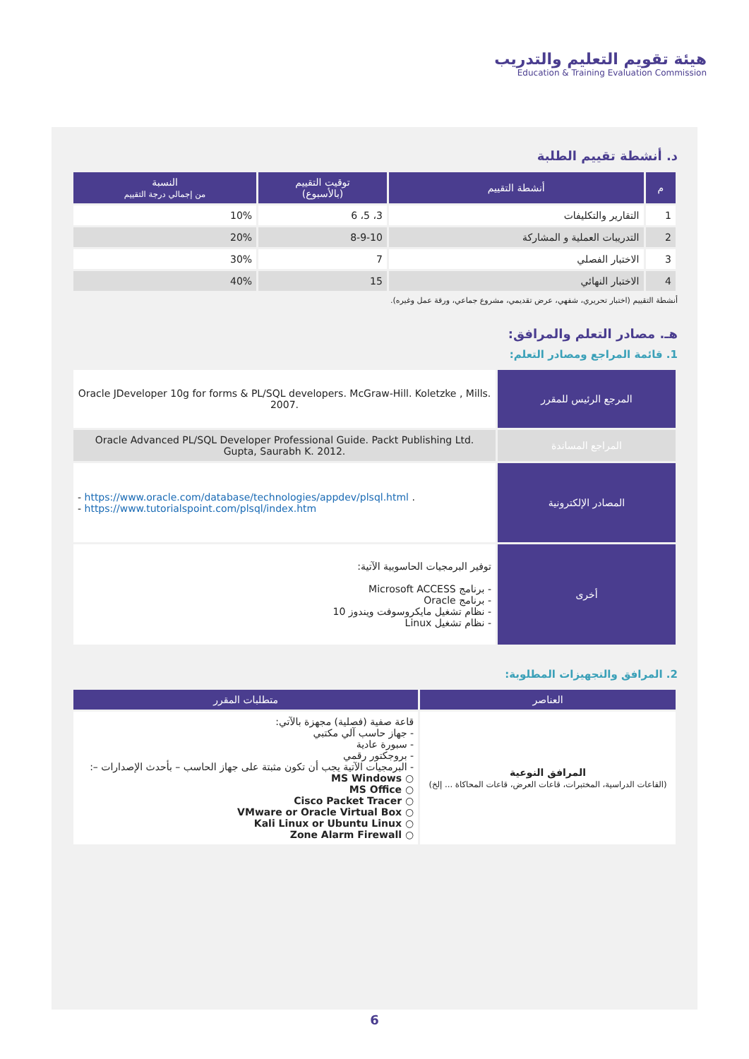هيئة تقويم التعليم والتدريب
Education & Training Evaluation Commission
د. أنشطة تقييم الطلبة
| م | أنشطة التقييم | توقيت التقييم (بالأسبوع) | النسبة من إجمالي درجة التقييم |
| --- | --- | --- | --- |
| 1 | التقارير والتكليفات | 3، 5، 6 | 10% |
| 2 | التدريبات العملية و المشاركة | 8-9-10 | 20% |
| 3 | الاختبار الفصلي | 7 | 30% |
| 4 | الاختبار النهائي | 15 | 40% |
أنشطة التقييم (اختبار تحريري، شفهي، عرض تقديمي، مشروع جماعي، ورقة عمل وغيره).
هـ. مصادر التعلم والمرافق:
1. قائمة المراجع ومصادر التعلم:
| المرجع الرئيس للمقرر | Oracle JDeveloper 10g for forms & PL/SQL developers. McGraw-Hill. Koletzke , Mills. 2007. |
| المراجع المساندة | Oracle Advanced PL/SQL Developer Professional Guide. Packt Publishing Ltd. Gupta, Saurabh K. 2012. |
| المصادر الإلكترونية | - https://www.oracle.com/database/technologies/appdev/plsql.html . - https://www.tutorialspoint.com/plsql/index.htm |
| أخرى | توفير البرمجيات الحاسوبية الآتية: - برنامج Microsoft ACCESS - برنامج Oracle - نظام تشغيل مايكروسوفت ويندوز 10 - نظام تشغيل Linux |
2. المرافق والتجهيزات المطلوبة:
| العناصر | متطلبات المقرر |
| --- | --- |
| المرافق النوعية (القاعات الدراسية، المختبرات، قاعات العرض، قاعات المحاكاة ... إلخ) | قاعة صفية (فصلية) مجهزة بالآتي: - جهاز حاسب آلي مكتبي - سبورة عادية - بروجكتور رقمي - البرمجيات الآتية يجب أن تكون مثبتة على جهاز الحاسب – بأحدث الإصدارات –: ○ MS Windows ○ MS Office ○ Cisco Packet Tracer ○ VMware or Oracle Virtual Box ○ Kali Linux or Ubuntu Linux ○ Zone Alarm Firewall |
6